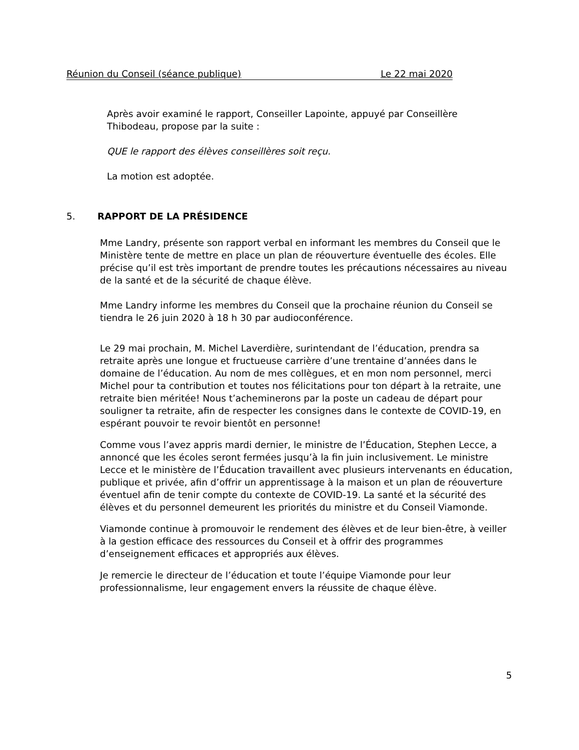Réunion du Conseil (séance publique) Le 22 mai 2020
Après avoir examiné le rapport, Conseiller Lapointe, appuyé par Conseillère Thibodeau, propose par la suite :
QUE le rapport des élèves conseillères soit reçu.
La motion est adoptée.
5. RAPPORT DE LA PRÉSIDENCE
Mme Landry, présente son rapport verbal en informant les membres du Conseil que le Ministère tente de mettre en place un plan de réouverture éventuelle des écoles. Elle précise qu’il est très important de prendre toutes les précautions nécessaires au niveau de la santé et de la sécurité de chaque élève.
Mme Landry informe les membres du Conseil que la prochaine réunion du Conseil se tiendra le 26 juin 2020 à 18 h 30 par audioconférence.
Le 29 mai prochain, M. Michel Laverdière, surintendant de l’éducation, prendra sa retraite après une longue et fructueuse carrière d’une trentaine d’années dans le domaine de l’éducation. Au nom de mes collègues, et en mon nom personnel, merci Michel pour ta contribution et toutes nos félicitations pour ton départ à la retraite, une retraite bien méritée! Nous t’acheminerons par la poste un cadeau de départ pour souligner ta retraite, afin de respecter les consignes dans le contexte de COVID-19, en espérant pouvoir te revoir bientôt en personne!
Comme vous l’avez appris mardi dernier, le ministre de l’Éducation, Stephen Lecce, a annoncé que les écoles seront fermées jusqu’à la fin juin inclusivement. Le ministre Lecce et le ministère de l’Éducation travaillent avec plusieurs intervenants en éducation, publique et privée, afin d’offrir un apprentissage à la maison et un plan de réouverture éventuel afin de tenir compte du contexte de COVID-19. La santé et la sécurité des élèves et du personnel demeurent les priorités du ministre et du Conseil Viamonde.
Viamonde continue à promouvoir le rendement des élèves et de leur bien-être, à veiller à la gestion efficace des ressources du Conseil et à offrir des programmes d’enseignement efficaces et appropriés aux élèves.
Je remercie le directeur de l’éducation et toute l’équipe Viamonde pour leur professionnalisme, leur engagement envers la réussite de chaque élève.
5